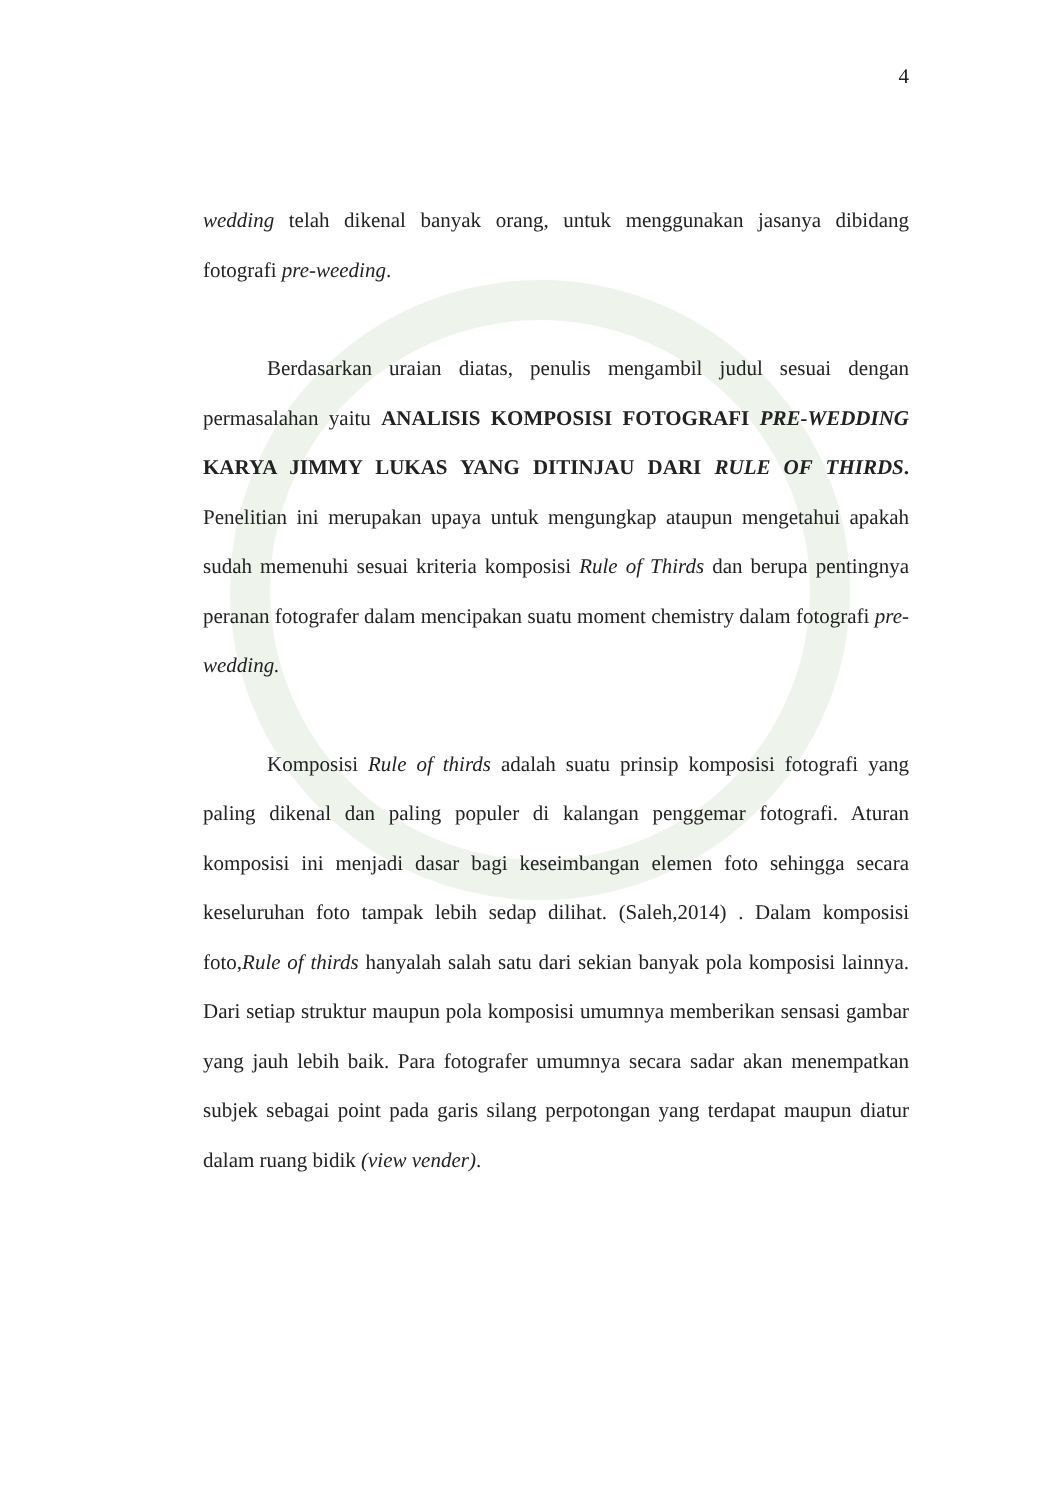4
wedding telah dikenal banyak orang, untuk menggunakan jasanya dibidang fotografi pre-weeding.
Berdasarkan uraian diatas, penulis mengambil judul sesuai dengan permasalahan yaitu ANALISIS KOMPOSISI FOTOGRAFI PRE-WEDDING KARYA JIMMY LUKAS YANG DITINJAU DARI RULE OF THIRDS. Penelitian ini merupakan upaya untuk mengungkap ataupun mengetahui apakah sudah memenuhi sesuai kriteria komposisi Rule of Thirds dan berupa pentingnya peranan fotografer dalam mencipakan suatu moment chemistry dalam fotografi pre-wedding.
Komposisi Rule of thirds adalah suatu prinsip komposisi fotografi yang paling dikenal dan paling populer di kalangan penggemar fotografi. Aturan komposisi ini menjadi dasar bagi keseimbangan elemen foto sehingga secara keseluruhan foto tampak lebih sedap dilihat. (Saleh,2014) . Dalam komposisi foto,Rule of thirds hanyalah salah satu dari sekian banyak pola komposisi lainnya. Dari setiap struktur maupun pola komposisi umumnya memberikan sensasi gambar yang jauh lebih baik. Para fotografer umumnya secara sadar akan menempatkan subjek sebagai point pada garis silang perpotongan yang terdapat maupun diatur dalam ruang bidik (view vender).